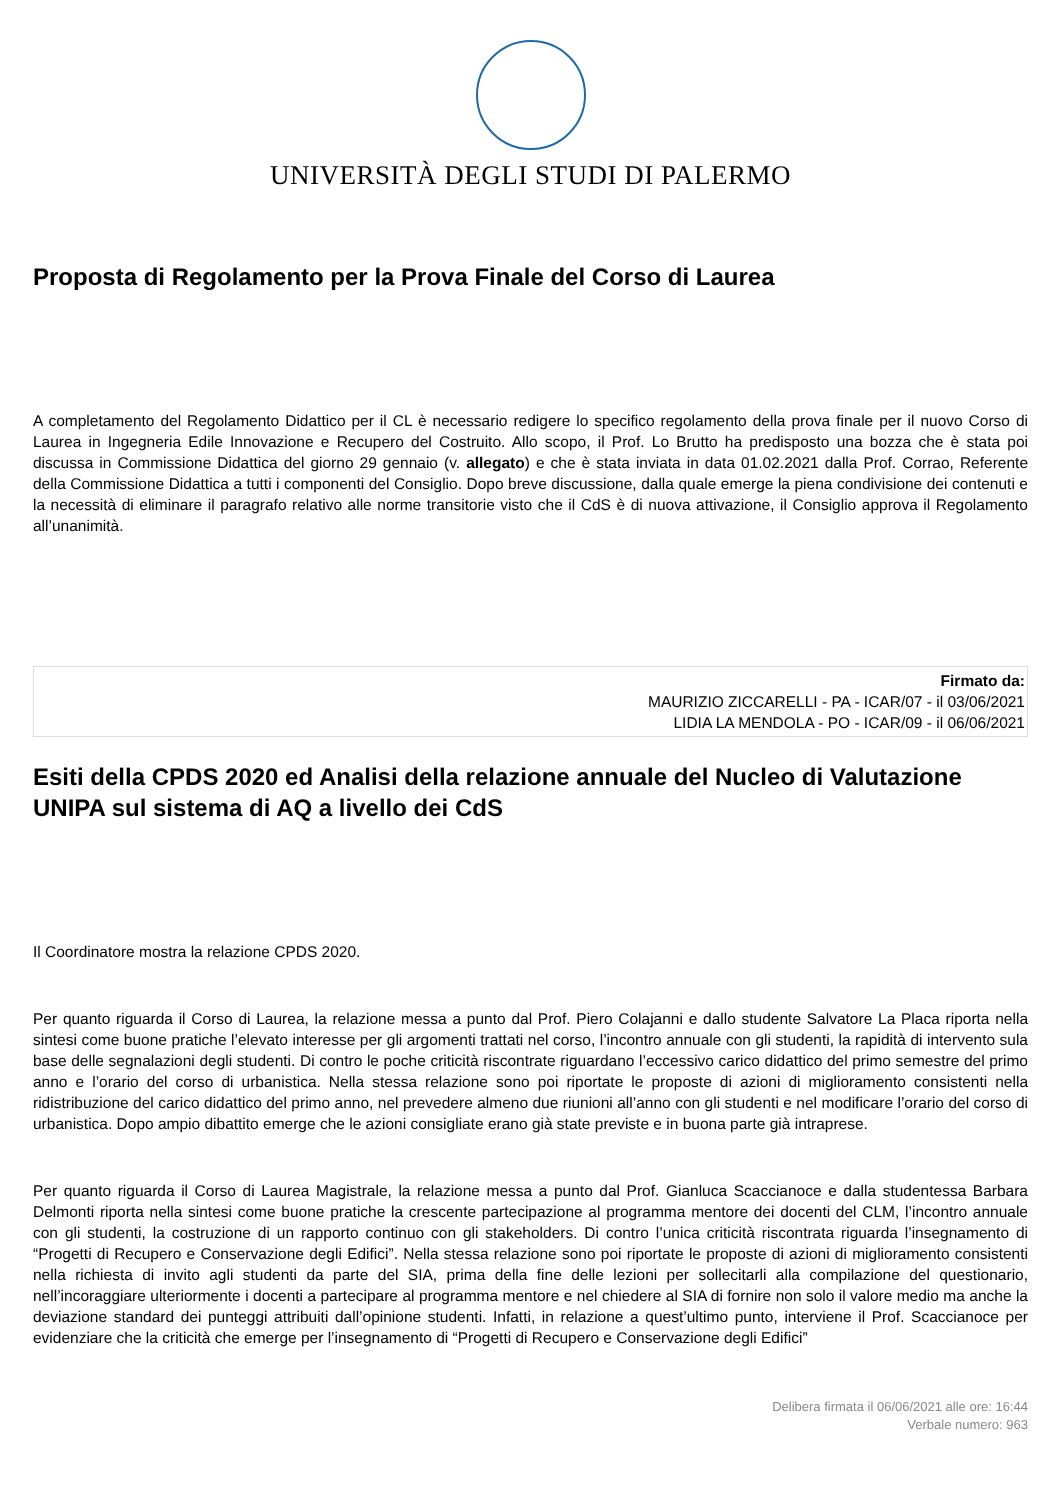UNIVERSITÀ DEGLI STUDI DI PALERMO
Proposta di Regolamento per la Prova Finale del Corso di Laurea
A completamento del Regolamento Didattico per il CL è necessario redigere lo specifico regolamento della prova finale per il nuovo Corso di Laurea in Ingegneria Edile Innovazione e Recupero del Costruito. Allo scopo, il Prof. Lo Brutto ha predisposto una bozza che è stata poi discussa in Commissione Didattica del giorno 29 gennaio (v. allegato) e che è stata inviata in data 01.02.2021 dalla Prof. Corrao, Referente della Commissione Didattica a tutti i componenti del Consiglio. Dopo breve discussione, dalla quale emerge la piena condivisione dei contenuti e la necessità di eliminare il paragrafo relativo alle norme transitorie visto che il CdS è di nuova attivazione, il Consiglio approva il Regolamento all’unanimità.
Firmato da:
MAURIZIO ZICCARELLI - PA - ICAR/07 - il 03/06/2021
LIDIA LA MENDOLA - PO - ICAR/09 - il 06/06/2021
Esiti della CPDS 2020 ed Analisi della relazione annuale del Nucleo di Valutazione UNIPA sul sistema di AQ a livello dei CdS
Il Coordinatore mostra la relazione CPDS 2020.
Per quanto riguarda il Corso di Laurea, la relazione messa a punto dal Prof. Piero Colajanni e dallo studente Salvatore La Placa riporta nella sintesi come buone pratiche l’elevato interesse per gli argomenti trattati nel corso, l’incontro annuale con gli studenti, la rapidità di intervento sula base delle segnalazioni degli studenti. Di contro le poche criticità riscontrate riguardano l’eccessivo carico didattico del primo semestre del primo anno e l’orario del corso di urbanistica. Nella stessa relazione sono poi riportate le proposte di azioni di miglioramento consistenti nella ridistribuzione del carico didattico del primo anno, nel prevedere almeno due riunioni all’anno con gli studenti e nel modificare l’orario del corso di urbanistica. Dopo ampio dibattito emerge che le azioni consigliate erano già state previste e in buona parte già intraprese.
Per quanto riguarda il Corso di Laurea Magistrale, la relazione messa a punto dal Prof. Gianluca Scaccianoce e dalla studentessa Barbara Delmonti riporta nella sintesi come buone pratiche la crescente partecipazione al programma mentore dei docenti del CLM, l’incontro annuale con gli studenti, la costruzione di un rapporto continuo con gli stakeholders. Di contro l’unica criticità riscontrata riguarda l’insegnamento di “Progetti di Recupero e Conservazione degli Edifici”. Nella stessa relazione sono poi riportate le proposte di azioni di miglioramento consistenti nella richiesta di invito agli studenti da parte del SIA, prima della fine delle lezioni per sollecitarli alla compilazione del questionario, nell’incoraggiare ulteriormente i docenti a partecipare al programma mentore e nel chiedere al SIA di fornire non solo il valore medio ma anche la deviazione standard dei punteggi attribuiti dall’opinione studenti. Infatti, in relazione a quest’ultimo punto, interviene il Prof. Scaccianoce per evidenziare che la criticità che emerge per l’insegnamento di “Progetti di Recupero e Conservazione degli Edifici”
Delibera firmata il 06/06/2021 alle ore: 16:44
Verbale numero: 963